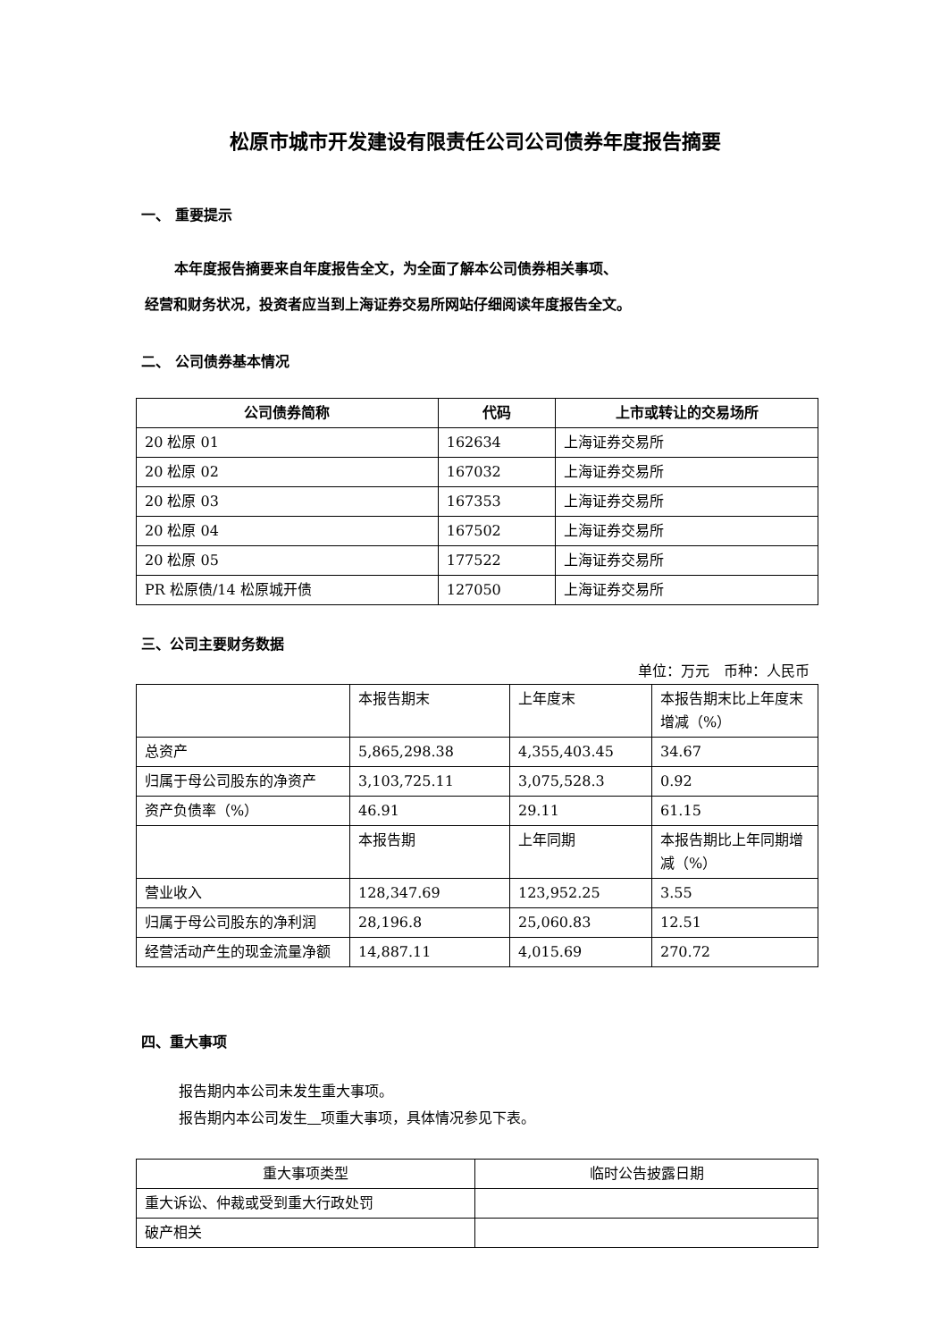松原市城市开发建设有限责任公司公司债券年度报告摘要
一、 重要提示
本年度报告摘要来自年度报告全文，为全面了解本公司债券相关事项、
经营和财务状况，投资者应当到上海证券交易所网站仔细阅读年度报告全文。
二、 公司债券基本情况
| 公司债券简称 | 代码 | 上市或转让的交易场所 |
| --- | --- | --- |
| 20 松原 01 | 162634 | 上海证券交易所 |
| 20 松原 02 | 167032 | 上海证券交易所 |
| 20 松原 03 | 167353 | 上海证券交易所 |
| 20 松原 04 | 167502 | 上海证券交易所 |
| 20 松原 05 | 177522 | 上海证券交易所 |
| PR 松原债/14 松原城开债 | 127050 | 上海证券交易所 |
三、公司主要财务数据
单位：万元　币种：人民币
| | 本报告期末 | 上年度末 | 本报告期末比上年度末增减（%） |
| 总资产 | 5,865,298.38 | 4,355,403.45 | 34.67 |
| 归属于母公司股东的净资产 | 3,103,725.11 | 3,075,528.3 | 0.92 |
| 资产负债率（%） | 46.91 | 29.11 | 61.15 |
| | 本报告期 | 上年同期 | 本报告期比上年同期增减（%） |
| 营业收入 | 128,347.69 | 123,952.25 | 3.55 |
| 归属于母公司股东的净利润 | 28,196.8 | 25,060.83 | 12.51 |
| 经营活动产生的现金流量净额 | 14,887.11 | 4,015.69 | 270.72 |
四、重大事项
报告期内本公司未发生重大事项。
报告期内本公司发生 项重大事项，具体情况参见下表。
| 重大事项类型 | 临时公告披露日期 |
| --- | --- |
| 重大诉讼、仲裁或受到重大行政处罚 | |
| 破产相关 | |